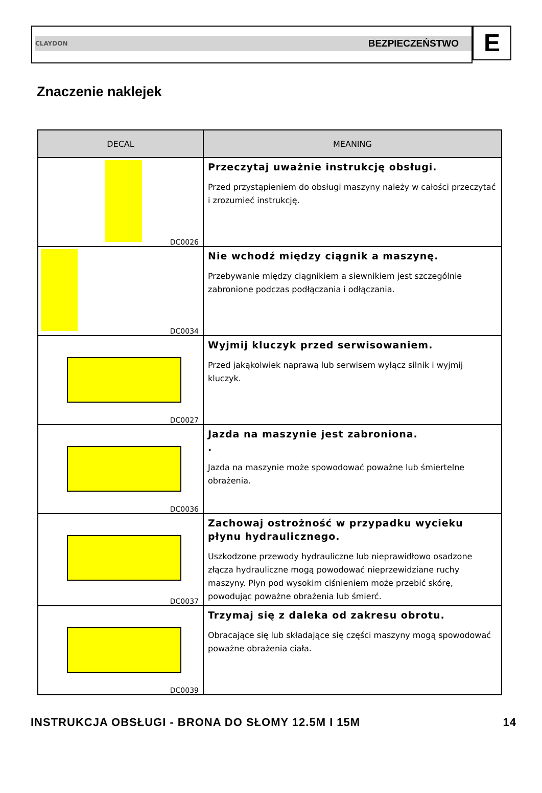CLAYDON BEZPIECZEŃSTWO
E
Znaczenie naklejek
| DECAL | MEANING |
| --- | --- |
| DC0026 | Przeczytaj uważnie instrukcję obsługi. Przed przystąpieniem do obsługi maszyny należy w całości przeczytać i zrozumieć instrukcję. |
| DC0034 | Nie wchodź między ciągnik a maszynę. Przebywanie między ciągnikiem a siewnikiem jest szczególnie zabronione podczas podłączania i odłączania. |
| DC0027 | Wyjmij kluczyk przed serwisowaniem. Przed jakąkolwiek naprawą lub serwisem wyłącz silnik i wyjmij kluczyk. |
| DC0036 | Jazda na maszynie jest zabroniona. . Jazda na maszynie może spowodować poważne lub śmiertelne obrażenia. |
| DC0037 | Zachowaj ostrożność w przypadku wycieku płynu hydraulicznego. Uszkodzone przewody hydrauliczne lub nieprawidłowo osadzone złącza hydrauliczne mogą powodować nieprzewidziane ruchy maszyny. Płyn pod wysokim ciśnieniem może przebić skórę, powodując poważne obrażenia lub śmierć. |
| DC0039 | Trzymaj się z daleka od zakresu obrotu. Obracające się lub składające się części maszyny mogą spowodować poważne obrażenia ciała. |
INSTRUKCJA OBSŁUGI - BRONA DO SŁOMY 12.5M I 15M 14